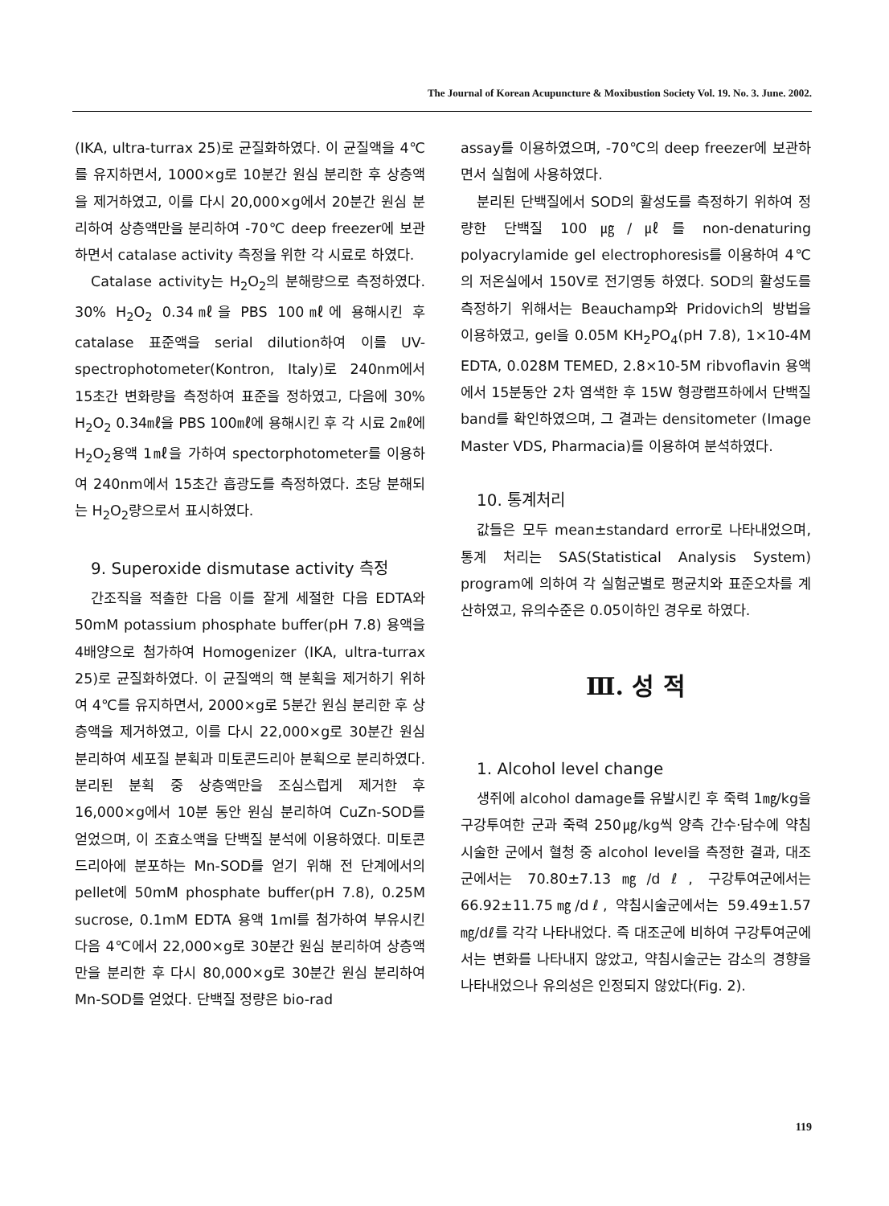The Journal of Korean Acupuncture & Moxibustion Society Vol. 19. No. 3. June. 2002.
(IKA, ultra-turrax 25)로 균질화하였다. 이 균질액을 4℃를 유지하면서, 1000×g로 10분간 원심 분리한 후 상층액을 제거하였고, 이를 다시 20,000×g에서 20분간 원심 분리하여 상층액만을 분리하여 -70℃ deep freezer에 보관하면서 catalase activity 측정을 위한 각 시료로 하였다.
Catalase activity는 H<sub>2</sub>O<sub>2</sub>의 분해량으로 측정하였다. 30% H<sub>2</sub>O<sub>2</sub> 0.34㎖을 PBS 100㎖에 용해시킨 후 catalase 표준액을 serial dilution하여 이를 UV-spectrophotometer(Kontron, Italy)로 240nm에서 15초간 변화량을 측정하여 표준을 정하였고, 다음에 30% H<sub>2</sub>O<sub>2</sub> 0.34㎖을 PBS 100㎖에 용해시킨 후 각 시료 2㎖에 H<sub>2</sub>O<sub>2</sub>용액 1㎖을 가하여 spectorphotometer를 이용하여 240nm에서 15초간 흡광도를 측정하였다. 초당 분해되는 H<sub>2</sub>O<sub>2</sub>량으로서 표시하였다.
9. Superoxide dismutase activity 측정
간조직을 적출한 다음 이를 잘게 세절한 다음 EDTA와 50mM potassium phosphate buffer(pH 7.8) 용액을 4배양으로 첨가하여 Homogenizer (IKA, ultra-turrax 25)로 균질화하였다. 이 균질액의 핵 분획을 제거하기 위하여 4℃를 유지하면서, 2000×g로 5분간 원심 분리한 후 상층액을 제거하였고, 이를 다시 22,000×g로 30분간 원심분리하여 세포질 분획과 미토콘드리아 분획으로 분리하였다. 분리된 분획 중 상층액만을 조심스럽게 제거한 후 16,000×g에서 10분 동안 원심 분리하여 CuZn-SOD를 얻었으며, 이 조효소액을 단백질 분석에 이용하였다. 미토콘드리아에 분포하는 Mn-SOD를 얻기 위해 전 단계에서의 pellet에 50mM phosphate buffer(pH 7.8), 0.25M sucrose, 0.1mM EDTA 용액 1ml를 첨가하여 부유시킨 다음 4℃에서 22,000×g로 30분간 원심 분리하여 상층액만을 분리한 후 다시 80,000×g로 30분간 원심 분리하여 Mn-SOD를 얻었다. 단백질 정량은 bio-rad
assay를 이용하였으며, -70℃의 deep freezer에 보관하면서 실험에 사용하였다.
분리된 단백질에서 SOD의 활성도를 측정하기 위하여 정량한 단백질 100㎍/㎕를 non-denaturing polyacrylamide gel electrophoresis를 이용하여 4℃의 저온실에서 150V로 전기영동 하였다. SOD의 활성도를 측정하기 위해서는 Beauchamp와 Pridovich의 방법을 이용하였고, gel을 0.05M KH<sub>2</sub>PO<sub>4</sub>(pH 7.8), 1×10-4M EDTA, 0.028M TEMED, 2.8×10-5M ribvoflavin 용액에서 15분동안 2차 염색한 후 15W 형광램프하에서 단백질 band를 확인하였으며, 그 결과는 densitometer (Image Master VDS, Pharmacia)를 이용하여 분석하였다.
10. 통계처리
값들은 모두 mean±standard error로 나타내었으며, 통계 처리는 SAS(Statistical Analysis System) program에 의하여 각 실험군별로 평균치와 표준오차를 계산하였고, 유의수준은 0.05이하인 경우로 하였다.
Ⅲ. 성 적
1. Alcohol level change
생쥐에 alcohol damage를 유발시킨 후 죽력 1㎎/kg을 구강투여한 군과 죽력 250㎍/kg씩 양측 간수·담수에 약침시술한 군에서 혈청 중 alcohol level을 측정한 결과, 대조군에서는 70.80±7.13㎎/dℓ, 구강투여군에서는 66.92±11.75㎎/dℓ, 약침시술군에서는 59.49±1.57㎎/dℓ를 각각 나타내었다. 즉 대조군에 비하여 구강투여군에서는 변화를 나타내지 않았고, 약침시술군는 감소의 경향을 나타내었으나 유의성은 인정되지 않았다(Fig. 2).
119